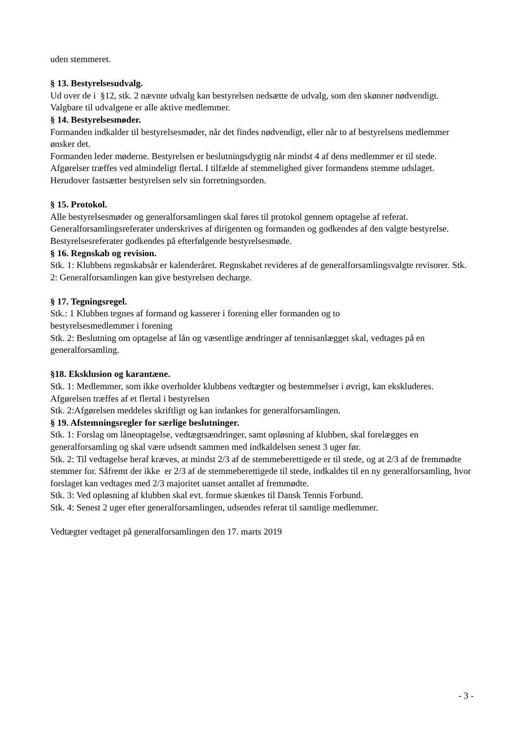uden stemmeret.
§ 13. Bestyrelsesudvalg.
Ud over de i §12, stk. 2 nævnte udvalg kan bestyrelsen nedsætte de udvalg, som den skønner nødvendigt.
Valgbare til udvalgene er alle aktive medlemmer.
§ 14. Bestyrelsesmøder.
Formanden indkalder til bestyrelsesmøder, når det findes nødvendigt, eller når to af bestyrelsens medlemmer ønsker det.
Formanden leder møderne. Bestyrelsen er beslutningsdygtig når mindst 4 af dens medlemmer er til stede. Afgørelser træffes ved almindeligt flertal. I tilfælde af stemmelighed giver formandens stemme udslaget. Herudover fastsætter bestyrelsen selv sin forretningsorden.
§ 15. Protokol.
Alle bestyrelsesmøder og generalforsamlingen skal føres til protokol gennem optagelse af referat. Generalforsamlingsreferater underskrives af dirigenten og formanden og godkendes af den valgte bestyrelse. Bestyrelsesreferater godkendes på efterfølgende bestyrelsesmøde.
§ 16. Regnskab og revision.
Stk. 1: Klubbens regnskabsår er kalenderåret. Regnskabet revideres af de generalforsamlingsvalgte revisorer. Stk. 2: Generalforsamlingen kan give bestyrelsen decharge.
§ 17. Tegningsregel.
Stk.: 1 Klubben tegnes af formand og kasserer i forening eller formanden og to
bestyrelsesmedlemmer i forening
Stk. 2: Beslutning om optagelse af lån og væsentlige ændringer af tennisanlægget skal, vedtages på en generalforsamling.
§18. Eksklusion og karantæne.
Stk. 1: Medlemmer, som ikke overholder klubbens vedtægter og bestemmelser i øvrigt, kan ekskluderes. Afgørelsen træffes af et flertal i bestyrelsen
Stk. 2:Afgørelsen meddeles skriftligt og kan indankes for generalforsamlingen.
§ 19. Afstemningsregler for særlige beslutninger.
Stk. 1: Forslag om låneoptagelse, vedtægtsændringer, samt opløsning af klubben, skal forelægges en generalforsamling og skal være udsendt sammen med indkaldelsen senest 3 uger før.
Stk. 2: Til vedtagelse heraf kræves, at mindst 2/3 af de stemmeberettigede er til stede, og at 2/3 af de fremmødte stemmer for. Såfremt der ikke er 2/3 af de stemmeberettigede til stede, indkaldes til en ny generalforsamling, hvor forslaget kan vedtages med 2/3 majoritet uanset antallet af fremmødte.
Stk. 3: Ved opløsning af klubben skal evt. formue skænkes til Dansk Tennis Forbund.
Stk. 4: Senest 2 uger efter generalforsamlingen, udsendes referat til samtlige medlemmer.
Vedtægter vedtaget på generalforsamlingen den 17. marts 2019
- 3 -